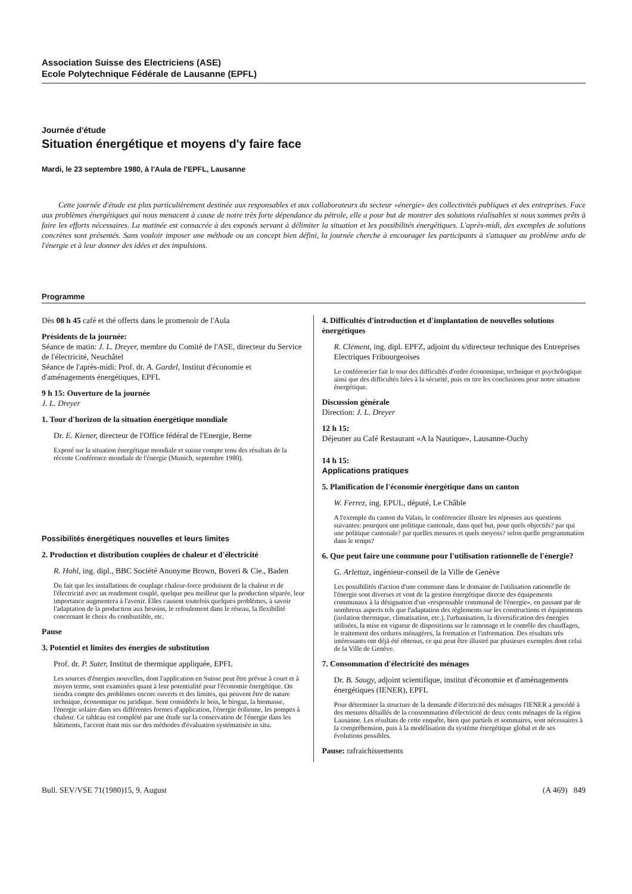Association Suisse des Electriciens (ASE)
Ecole Polytechnique Fédérale de Lausanne (EPFL)
Journée d'étude
Situation énergétique et moyens d'y faire face
Mardi, le 23 septembre 1980, à l'Aula de l'EPFL, Lausanne
Cette journée d'étude est plus particulièrement destinée aux responsables et aux collaborateurs du secteur «énergie» des collectivités publiques et des entreprises. Face aux problèmes énergétiques qui nous menacent à cause de notre très forte dépendance du pétrole, elle a pour but de montrer des solutions réalisables si nous sommes prêts à faire les efforts nécessaires. La matinée est consacrée à des exposés servant à délimiter la situation et les possibilités énergétiques. L'après-midi, des exemples de solutions concrètes sont présentés. Sans vouloir imposer une méthode ou un concept bien défini, la journée cherche à encourager les participants à s'attaquer au problème ardu de l'énergie et à leur donner des idées et des impulsions.
Programme
Dès 08 h 45 café et thé offerts dans le promenoir de l'Aula
Présidents de la journée:
Séance de matin: J. L. Dreyer, membre du Comité de l'ASE, directeur du Service de l'électricité, Neuchâtel
Séance de l'après-midi: Prof. dr. A. Gardel, Institut d'économie et d'aménagements énergétiques, EPFL
9 h 15: Ouverture de la journée
J. L. Dreyer
1. Tour d'horizon de la situation énergétique mondiale
Dr. E. Kiener, directeur de l'Office fédéral de l'Energie, Berne
Exposé sur la situation énergétique mondiale et suisse compte tenu des résultats de la récente Conférence mondiale de l'énergie (Munich, septembre 1980).
Possibilités énergétiques nouvelles et leurs limites
2. Production et distribution couplées de chaleur et d'électricité
R. Hohl, ing. dipl., BBC Société Anonyme Brown, Boveri & Cie., Baden
Du fait que les installations de couplage chaleur-force produisent de la chaleur et de l'électricité avec un rendement couplé, quelque peu meilleur que la production séparée, leur importance augmentera à l'avenir. Elles causent toutefois quelques problèmes, à savoir l'adaptation de la production aux besoins, le refoulement dans le réseau, la flexibilité concernant le choix du combustible, etc.
Pause
3. Potentiel et limites des énergies de substitution
Prof. dr. P. Suter, Institut de thermique appliquée, EPFL
Les sources d'énergies nouvelles, dont l'application en Suisse peut être prévue à court et à moyen terme, sont examinées quant à leur potentialité pour l'économie énergétique. On tiendra compte des problèmes encore ouverts et des limites, qui peuvent être de nature technique, économique ou juridique. Sont considérés le bois, le biogaz, la biomasse, l'énergie solaire dans ses différentes formes d'application, l'énergie éolienne, les pompes à chaleur. Ce tableau est complété par une étude sur la conservation de l'énergie dans les bâtiments, l'accent étant mis sur des méthodes d'évaluation systématisée in situ.
4. Difficultés d'introduction et d'implantation de nouvelles solutions énergétiques
R. Clément, ing. dipl. EPFZ, adjoint du s/directeur technique des Entreprises Electriques Fribourgeoises
Le conférencier fait le tour des difficultés d'ordre économique, technique et psychologique ainsi que des difficultés liées à la sécurité, puis en tire les conclusions pour notre situation énergétique.
Discussion générale
Direction: J. L. Dreyer
12 h 15:
Déjeuner au Café Restaurant «A la Nautique», Lausanne-Ouchy
14 h 15:
Applications pratiques
5. Planification de l'économie énergétique dans un canton
W. Ferrez, ing. EPUL, député, Le Châble
A l'exemple du canton du Valais, le conférencier illustre les réponses aux questions suivantes: pourquoi une politique cantonale, dans quel but, pour quels objectifs? par qui une politique cantonale? par quelles mesures et quels moyens? selon quelle programmation dans le temps?
6. Que peut faire une commune pour l'utilisation rationnelle de l'énergie?
G. Arlettaz, ingénieur-conseil de la Ville de Genève
Les possibilités d'action d'une commune dans le domaine de l'utilisation rationnelle de l'énergie sont diverses et vont de la gestion énergétique directe des équipements communaux à la désignation d'un «responsable communal de l'énergie», en passant par de nombreux aspects tels que l'adaptation des règlements sur les constructions et équipements (isolation thermique, climatisation, etc.), l'urbanisation, la diversification des énergies utilisées, la mise en vigueur de dispositions sur le ramonage et le contrôle des chauffages, le traitement des ordures ménagères, la formation et l'information. Des résultats très intéressants ont déjà été obtenus, ce qui peut être illustré par plusieurs exemples dont celui de la Ville de Genève.
7. Consommation d'électricité des ménages
Dr. B. Saugy, adjoint scientifique, institut d'économie et d'aménagements énergétiques (IENER), EPFL
Pour déterminer la structure de la demande d'électricité des ménages l'IENER a procédé à des mesures détaillés de la consommation d'électricité de deux cents ménages de la région Lausanne. Les résultats de cette enquête, bien que partiels et sommaires, sont nécessaires à la compréhension, puis à la modélisation du système énergétique global et de ses évolutions possibles.
Pause: rafraichissements
Bull. SEV/VSE 71(1980)15, 9. August (A 469) 849